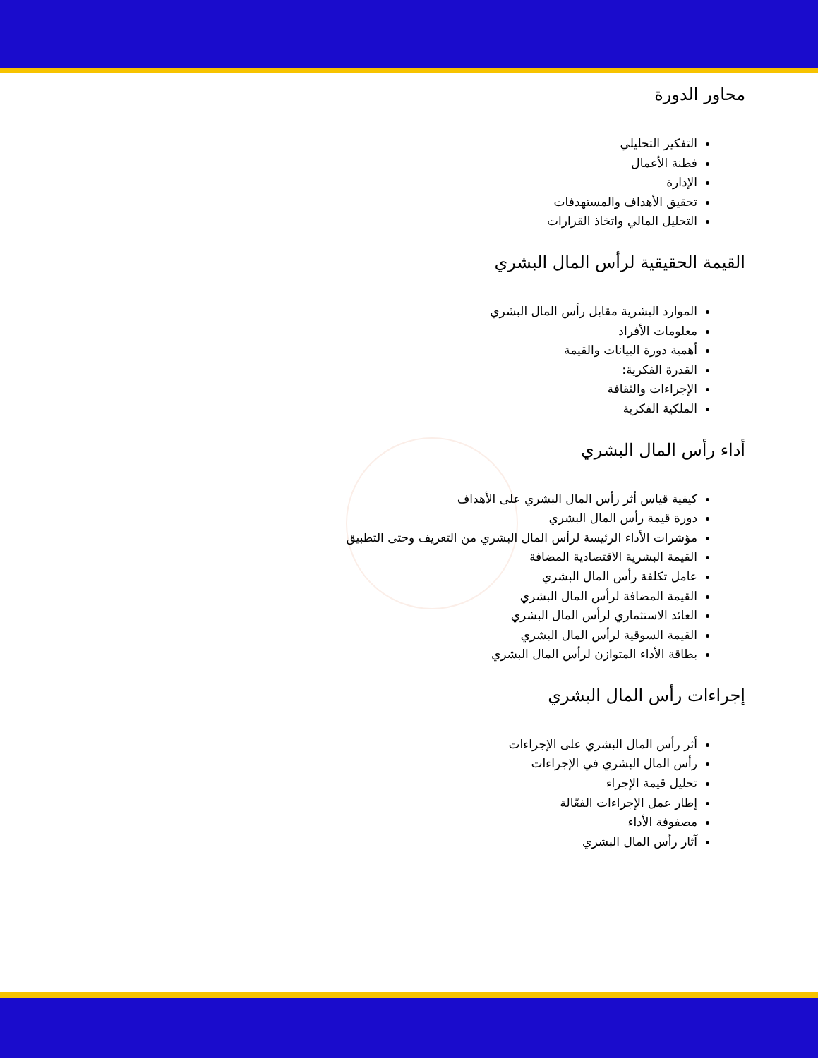محاور الدورة
التفكير التحليلي
فطنة الأعمال
الإدارة
تحقيق الأهداف والمستهدفات
التحليل المالي واتخاذ القرارات
القيمة الحقيقية لرأس المال البشري
الموارد البشرية مقابل رأس المال البشري
معلومات الأفراد
أهمية دورة البيانات والقيمة
القدرة الفكرية:
الإجراءات والثقافة
الملكية الفكرية
أداء رأس المال البشري
كيفية قياس أثر رأس المال البشري على الأهداف
دورة قيمة رأس المال البشري
مؤشرات الأداء الرئيسة لرأس المال البشري من التعريف وحتى التطبيق
القيمة البشرية الاقتصادية المضافة
عامل تكلفة رأس المال البشري
القيمة المضافة لرأس المال البشري
العائد الاستثماري لرأس المال البشري
القيمة السوقية لرأس المال البشري
بطاقة الأداء المتوازن لرأس المال البشري
إجراءات رأس المال البشري
أثر رأس المال البشري على الإجراءات
رأس المال البشري في الإجراءات
تحليل قيمة الإجراء
إطار عمل الإجراءات الفعّالة
مصفوفة الأداء
آثار رأس المال البشري